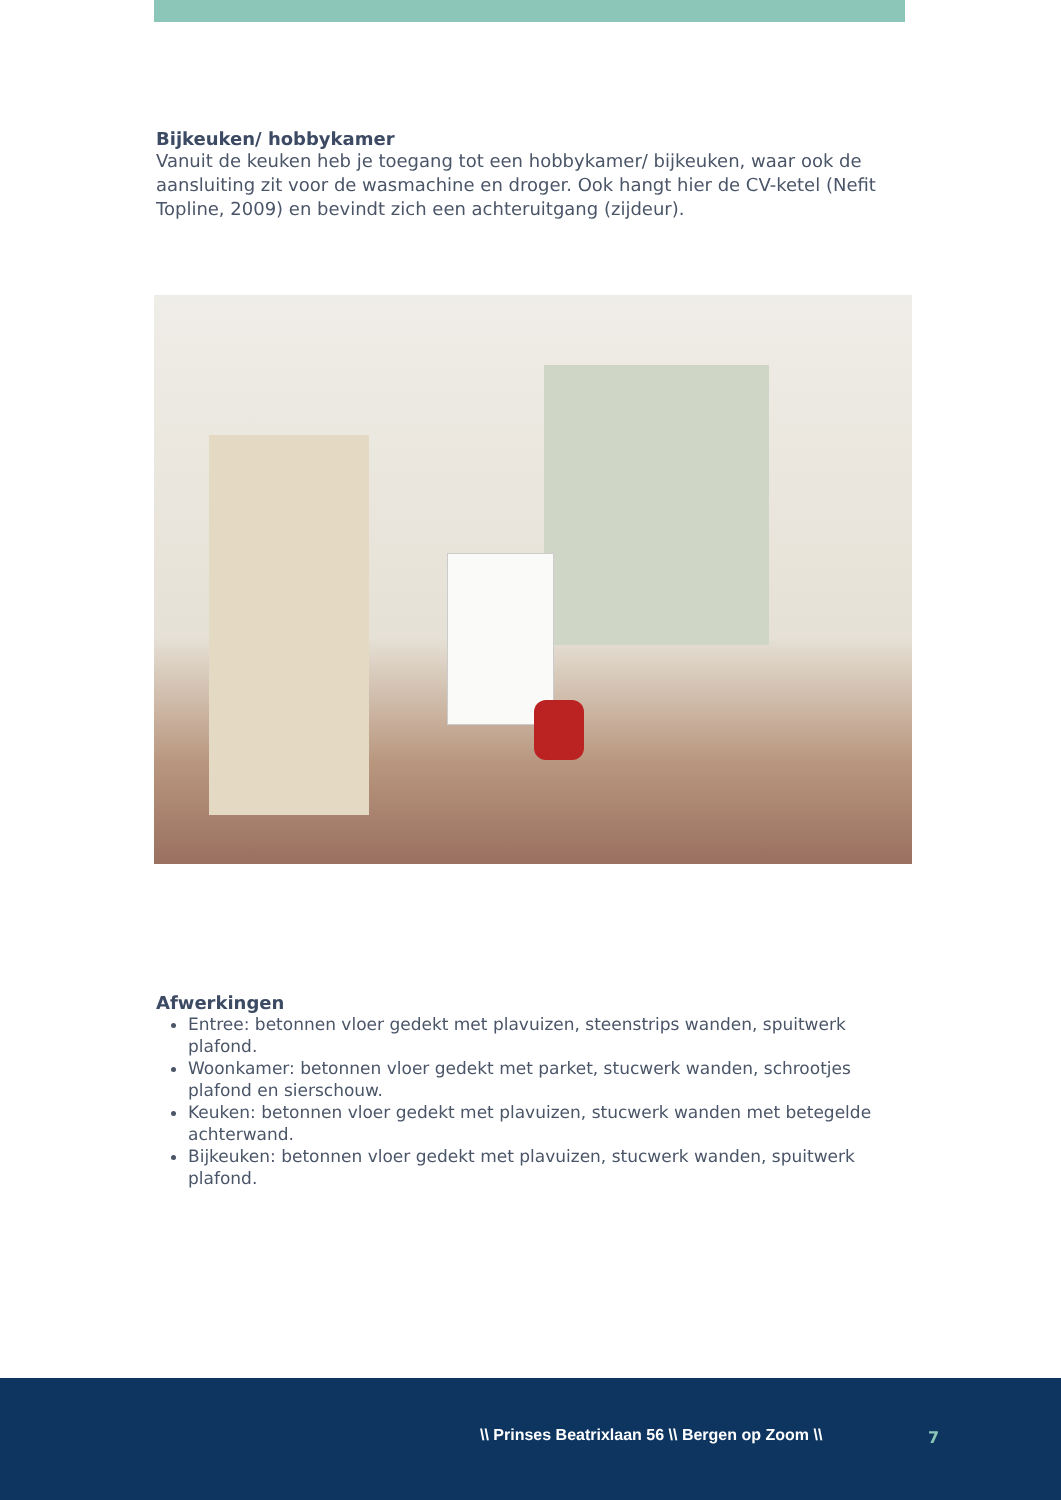Bijkeuken/ hobbykamer
Vanuit de keuken heb je toegang tot een hobbykamer/ bijkeuken, waar ook de aansluiting zit voor de wasmachine en droger. Ook hangt hier de CV-ketel (Nefit Topline, 2009) en bevindt zich een achteruitgang (zijdeur).
Afwerkingen
Entree: betonnen vloer gedekt met plavuizen, steenstrips wanden, spuitwerk plafond.
Woonkamer: betonnen vloer gedekt met parket, stucwerk wanden, schrootjes plafond en sierschouw.
Keuken: betonnen vloer gedekt met plavuizen, stucwerk wanden met betegelde achterwand.
Bijkeuken: betonnen vloer gedekt met plavuizen, stucwerk wanden, spuitwerk plafond.
\\ Prinses Beatrixlaan 56 \\ Bergen op Zoom \\
7